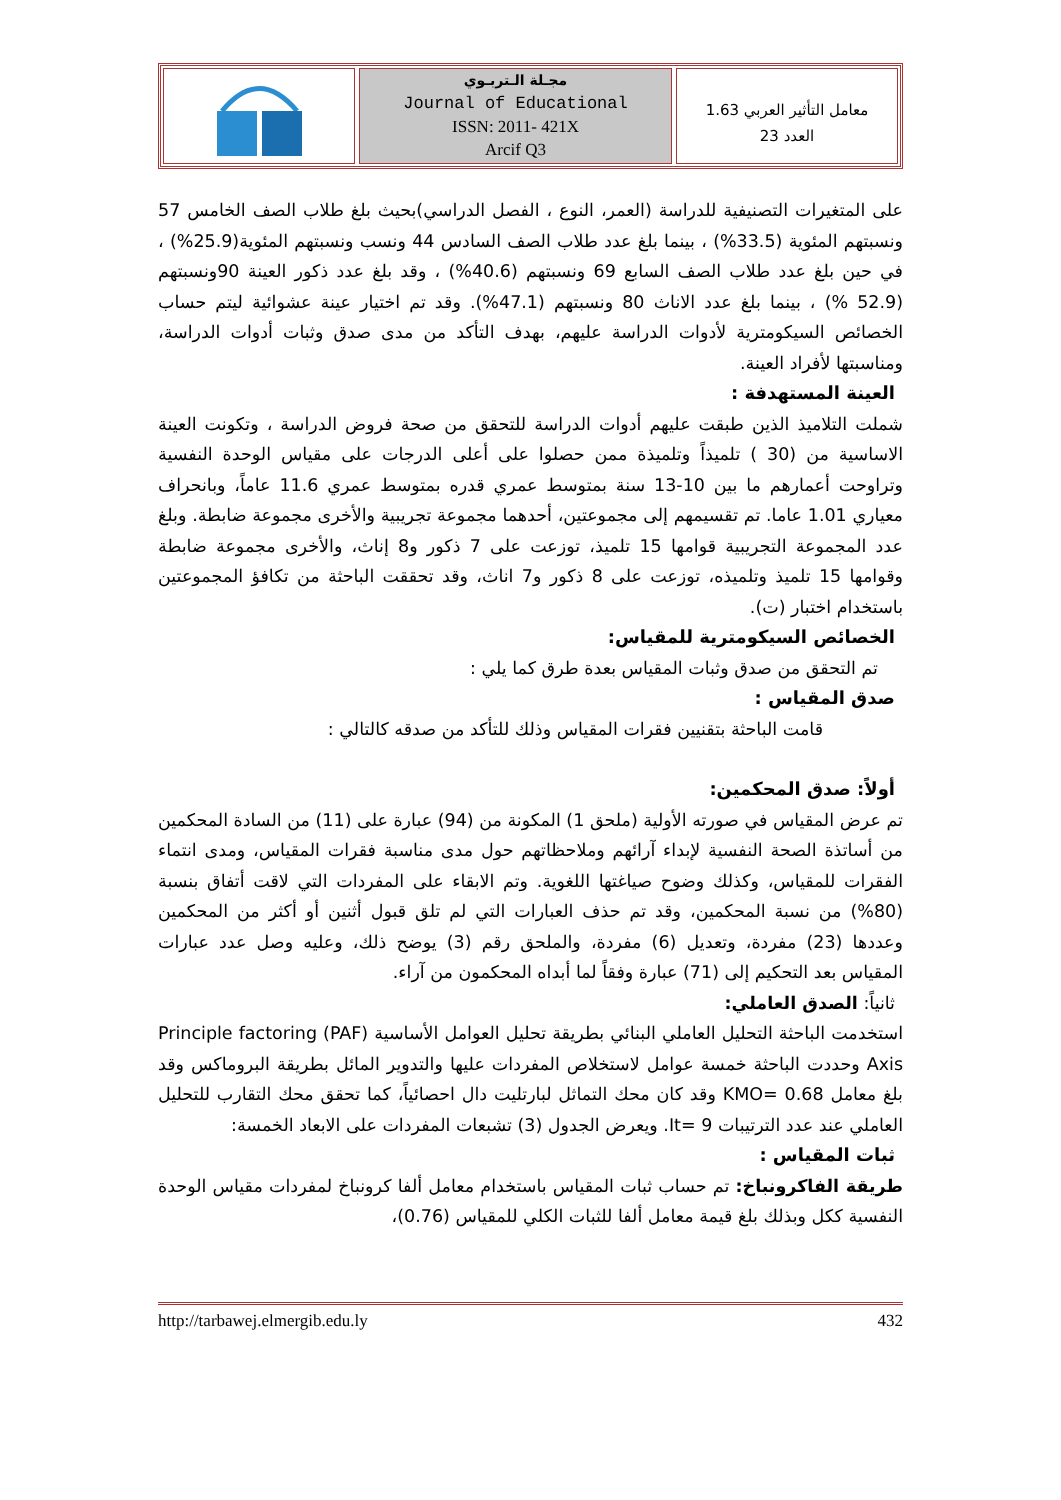مجـلة الـتربـوي
Journal of Educational
ISSN: 2011- 421X
Arcif Q3
معامل التأثير العربي 1.63
العدد 23
على المتغيرات التصنيفية للدراسة (العمر، النوع ، الفصل الدراسي)بحيث بلغ طلاب الصف الخامس 57 ونسبتهم المئوية (33.5%) ، بينما بلغ عدد طلاب الصف السادس 44 ونسب ونسبتهم المئوية(25.9%) ، في حين بلغ عدد طلاب الصف السابع 69 ونسبتهم (40.6%) ، وقد بلغ عدد ذكور العينة 90ونسبتهم (52.9 %) ، بينما بلغ عدد الاناث 80 ونسبتهم (47.1%). وقد تم اختيار عينة عشوائية ليتم حساب الخصائص السيكومترية لأدوات الدراسة عليهم، بهدف التأكد من مدى صدق وثبات أدوات الدراسة، ومناسبتها لأفراد العينة.
العينة المستهدفة :
شملت التلاميذ الذين طبقت عليهم أدوات الدراسة للتحقق من صحة فروض الدراسة ، وتكونت العينة الاساسية من (30 ) تلميذاً وتلميذة ممن حصلوا على أعلى الدرجات على مقياس الوحدة النفسية وتراوحت أعمارهم ما بين 10-13 سنة بمتوسط عمري قدره بمتوسط عمري 11.6 عاماً، وبانحراف معياري 1.01 عاما. تم تقسيمهم إلى مجموعتين، أحدهما مجموعة تجريبية والأخرى مجموعة ضابطة. وبلغ عدد المجموعة التجريبية قوامها 15 تلميذ، توزعت على 7 ذكور و8 إناث، والأخرى مجموعة ضابطة وقوامها 15 تلميذ وتلميذه، توزعت على 8 ذكور و7 اناث، وقد تحققت الباحثة من تكافؤ المجموعتين باستخدام اختبار (ت).
الخصائص السيكومترية للمقياس:
تم التحقق من صدق وثبات المقياس بعدة طرق كما يلي :
صدق المقياس :
قامت الباحثة بتقنيين فقرات المقياس وذلك للتأكد من صدقه كالتالي :
أولاً: صدق المحكمين:
تم عرض المقياس في صورته الأولية (ملحق 1) المكونة من (94) عبارة على (11) من السادة المحكمين من أساتذة الصحة النفسية لإبداء آرائهم وملاحظاتهم حول مدى مناسبة فقرات المقياس، ومدى انتماء الفقرات للمقياس، وكذلك وضوح صياغتها اللغوية. وتم الابقاء على المفردات التي لاقت أتفاق بنسبة (80%) من نسبة المحكمين، وقد تم حذف العبارات التي لم تلق قبول أثنين أو أكثر من المحكمين وعددها (23) مفردة، وتعديل (6) مفردة، والملحق رقم (3) يوضح ذلك، وعليه وصل عدد عبارات المقياس بعد التحكيم إلى (71) عبارة وفقاً لما أبداه المحكمون من آراء.
ثانياً: الصدق العاملي:
استخدمت الباحثة التحليل العاملي البنائي بطريقة تحليل العوامل الأساسية Principle factoring (PAF) Axis وحددت الباحثة خمسة عوامل لاستخلاص المفردات عليها والتدوير المائل بطريقة البروماكس وقد بلغ معامل KMO= 0.68 وقد كان محك التماثل لبارتليت دال احصائياً، كما تحقق محك التقارب للتحليل العاملي عند عدد الترتيبات It= 9. ويعرض الجدول (3) تشبعات المفردات على الابعاد الخمسة:
ثبات المقياس :
طريقة الفاكرونباخ: تم حساب ثبات المقياس باستخدام معامل ألفا كرونباخ لمفردات مقياس الوحدة النفسية ككل وبذلك بلغ قيمة معامل ألفا للثبات الكلي للمقياس (0.76)،
http://tarbawej.elmergib.edu.ly 432